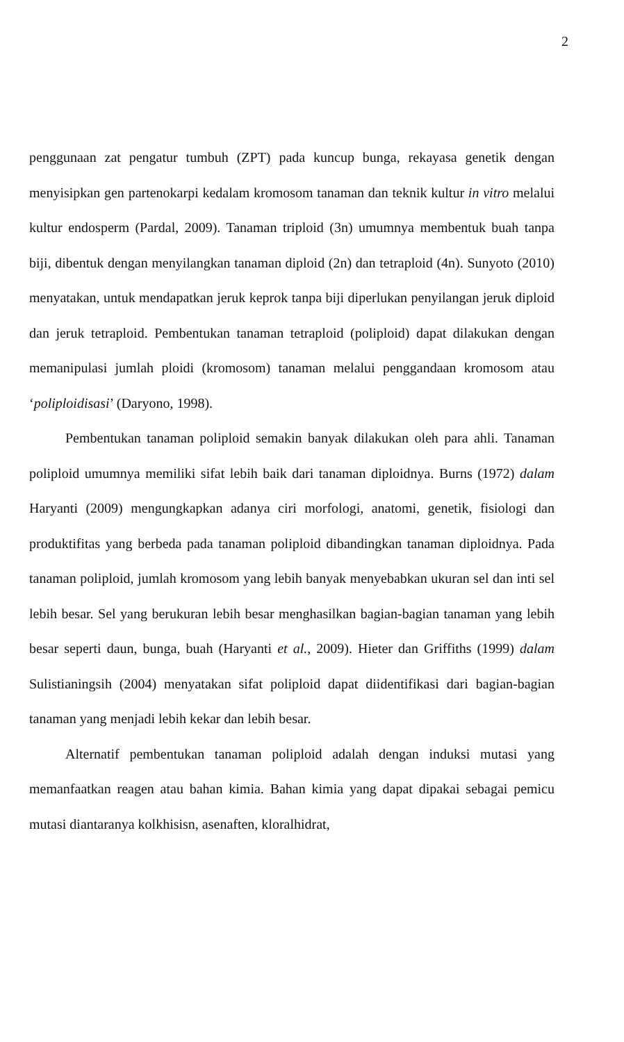2
penggunaan zat pengatur tumbuh (ZPT) pada kuncup bunga, rekayasa genetik dengan menyisipkan gen partenokarpi kedalam kromosom tanaman dan teknik kultur in vitro melalui kultur endosperm (Pardal, 2009). Tanaman triploid (3n) umumnya membentuk buah tanpa biji, dibentuk dengan menyilangkan tanaman diploid (2n) dan tetraploid (4n). Sunyoto (2010) menyatakan, untuk mendapatkan jeruk keprok tanpa biji diperlukan penyilangan jeruk diploid dan jeruk tetraploid. Pembentukan tanaman tetraploid (poliploid) dapat dilakukan dengan memanipulasi jumlah ploidi (kromosom) tanaman melalui penggandaan kromosom atau ‘poliploidisasi’ (Daryono, 1998).
Pembentukan tanaman poliploid semakin banyak dilakukan oleh para ahli. Tanaman poliploid umumnya memiliki sifat lebih baik dari tanaman diploidnya. Burns (1972) dalam Haryanti (2009) mengungkapkan adanya ciri morfologi, anatomi, genetik, fisiologi dan produktifitas yang berbeda pada tanaman poliploid dibandingkan tanaman diploidnya. Pada tanaman poliploid, jumlah kromosom yang lebih banyak menyebabkan ukuran sel dan inti sel lebih besar. Sel yang berukuran lebih besar menghasilkan bagian-bagian tanaman yang lebih besar seperti daun, bunga, buah (Haryanti et al., 2009). Hieter dan Griffiths (1999) dalam Sulistianingsih (2004) menyatakan sifat poliploid dapat diidentifikasi dari bagian-bagian tanaman yang menjadi lebih kekar dan lebih besar.
Alternatif pembentukan tanaman poliploid adalah dengan induksi mutasi yang memanfaatkan reagen atau bahan kimia. Bahan kimia yang dapat dipakai sebagai pemicu mutasi diantaranya kolkhisisn, asenaften, kloralhidrat,